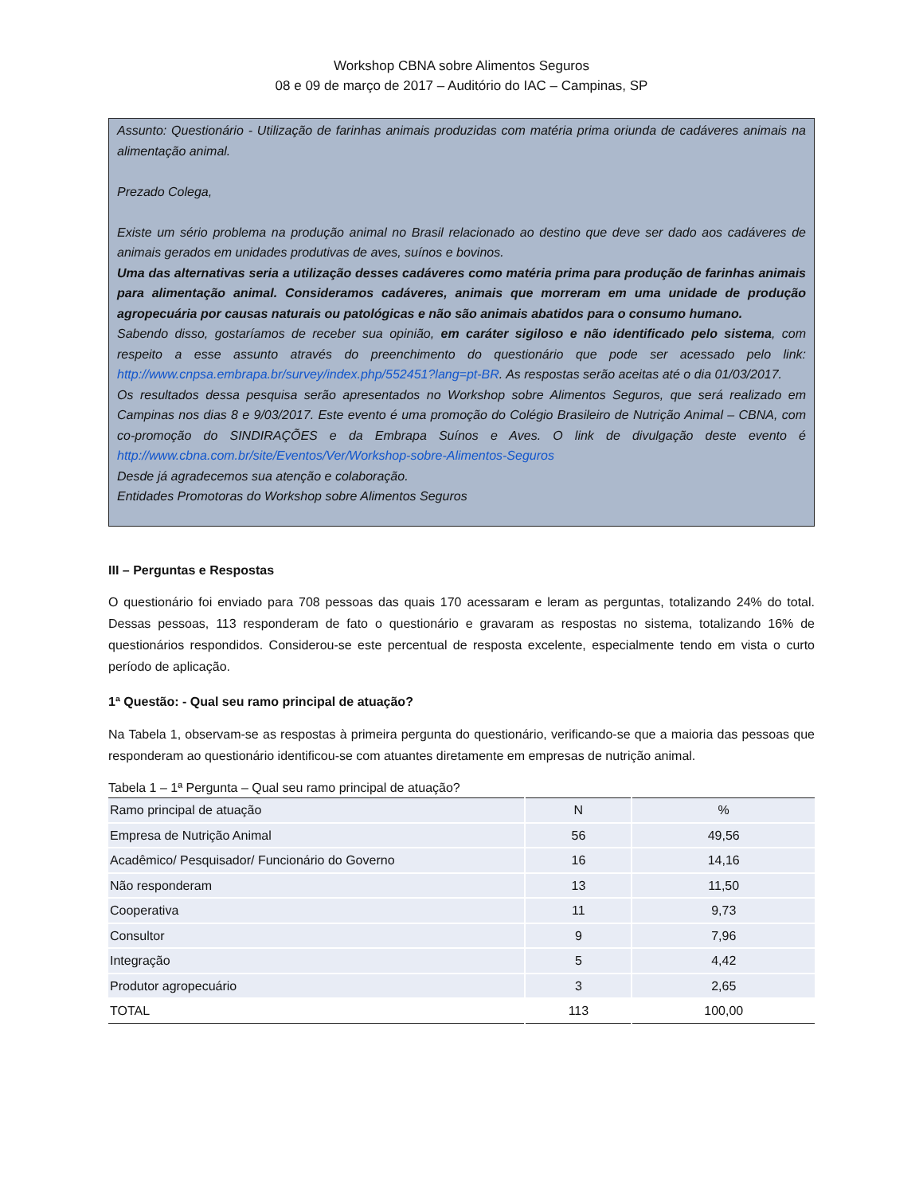Workshop CBNA sobre Alimentos Seguros
08 e 09 de março de 2017 – Auditório do IAC – Campinas, SP
Assunto: Questionário - Utilização de farinhas animais produzidas com matéria prima oriunda de cadáveres animais na alimentação animal.
Prezado Colega,
Existe um sério problema na produção animal no Brasil relacionado ao destino que deve ser dado aos cadáveres de animais gerados em unidades produtivas de aves, suínos e bovinos.
Uma das alternativas seria a utilização desses cadáveres como matéria prima para produção de farinhas animais para alimentação animal. Consideramos cadáveres, animais que morreram em uma unidade de produção agropecuária por causas naturais ou patológicas e não são animais abatidos para o consumo humano.
Sabendo disso, gostaríamos de receber sua opinião, em caráter sigiloso e não identificado pelo sistema, com respeito a esse assunto através do preenchimento do questionário que pode ser acessado pelo link: http://www.cnpsa.embrapa.br/survey/index.php/552451?lang=pt-BR. As respostas serão aceitas até o dia 01/03/2017.
Os resultados dessa pesquisa serão apresentados no Workshop sobre Alimentos Seguros, que será realizado em Campinas nos dias 8 e 9/03/2017. Este evento é uma promoção do Colégio Brasileiro de Nutrição Animal – CBNA, com co-promoção do SINDIRAÇÕES e da Embrapa Suínos e Aves. O link de divulgação deste evento é http://www.cbna.com.br/site/Eventos/Ver/Workshop-sobre-Alimentos-Seguros
Desde já agradecemos sua atenção e colaboração.
Entidades Promotoras do Workshop sobre Alimentos Seguros
III – Perguntas e Respostas
O questionário foi enviado para 708 pessoas das quais 170 acessaram e leram as perguntas, totalizando 24% do total. Dessas pessoas, 113 responderam de fato o questionário e gravaram as respostas no sistema, totalizando 16% de questionários respondidos. Considerou-se este percentual de resposta excelente, especialmente tendo em vista o curto período de aplicação.
1ª Questão: - Qual seu ramo principal de atuação?
Na Tabela 1, observam-se as respostas à primeira pergunta do questionário, verificando-se que a maioria das pessoas que responderam ao questionário identificou-se com atuantes diretamente em empresas de nutrição animal.
Tabela 1 – 1ª Pergunta – Qual seu ramo principal de atuação?
| Ramo principal de atuação | N | % |
| --- | --- | --- |
| Empresa de Nutrição Animal | 56 | 49,56 |
| Acadêmico/ Pesquisador/ Funcionário do Governo | 16 | 14,16 |
| Não responderam | 13 | 11,50 |
| Cooperativa | 11 | 9,73 |
| Consultor | 9 | 7,96 |
| Integração | 5 | 4,42 |
| Produtor agropecuário | 3 | 2,65 |
| TOTAL | 113 | 100,00 |